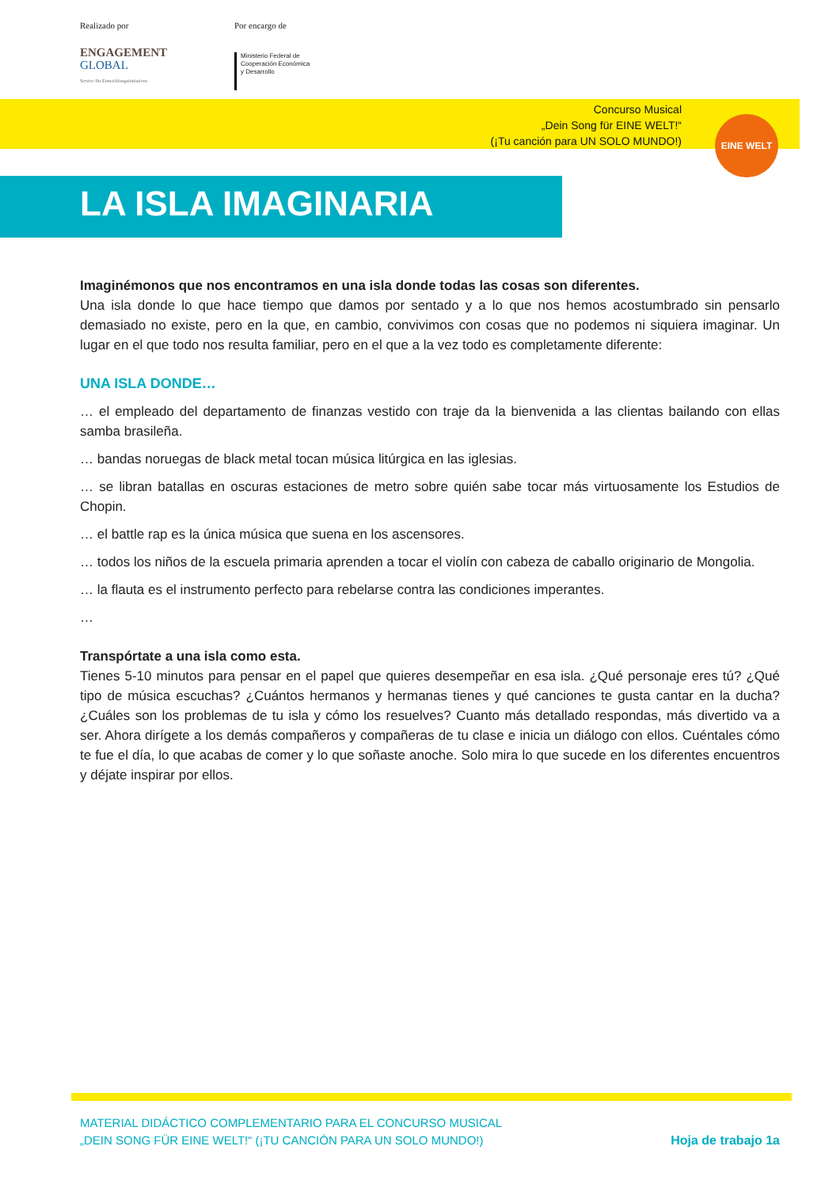Realizado por
ENGAGEMENT
GLOBAL
Service für Entwicklungsinitiativen
Por encargo de
Ministerio Federal de
Cooperación Económica
y Desarrollo
Concurso Musical
„Dein Song für EINE WELT!“
(¡Tu canción para UN SOLO MUNDO!)
EINE WELT
LA ISLA IMAGINARIA
Imaginémonos que nos encontramos en una isla donde todas las cosas son diferentes.
Una isla donde lo que hace tiempo que damos por sentado y a lo que nos hemos acostumbrado sin pensarlo demasiado no existe, pero en la que, en cambio, convivimos con cosas que no podemos ni siquiera imaginar. Un lugar en el que todo nos resulta familiar, pero en el que a la vez todo es completamente diferente:
UNA ISLA DONDE…
… el empleado del departamento de finanzas vestido con traje da la bienvenida a las clientas bailando con ellas samba brasileña.
… bandas noruegas de black metal tocan música litúrgica en las iglesias.
… se libran batallas en oscuras estaciones de metro sobre quién sabe tocar más virtuosamente los Estudios de Chopin.
… el battle rap es la única música que suena en los ascensores.
… todos los niños de la escuela primaria aprenden a tocar el violín con cabeza de caballo originario de Mongolia.
… la flauta es el instrumento perfecto para rebelarse contra las condiciones imperantes.
…
Transpórtate a una isla como esta.
Tienes 5-10 minutos para pensar en el papel que quieres desempeñar en esa isla. ¿Qué personaje eres tú? ¿Qué tipo de música escuchas? ¿Cuántos hermanos y hermanas tienes y qué canciones te gusta cantar en la ducha? ¿Cuáles son los problemas de tu isla y cómo los resuelves? Cuanto más detallado respondas, más divertido va a ser. Ahora dirígete a los demás compañeros y compañeras de tu clase e inicia un diálogo con ellos. Cuéntales cómo te fue el día, lo que acabas de comer y lo que soñaste anoche. Solo mira lo que sucede en los diferentes encuentros y déjate inspirar por ellos.
MATERIAL DIDÁCTICO COMPLEMENTARIO PARA EL CONCURSO MUSICAL
„DEIN SONG FÜR EINE WELT!“ (¡TU CANCIÓN PARA UN SOLO MUNDO!)
Hoja de trabajo 1a